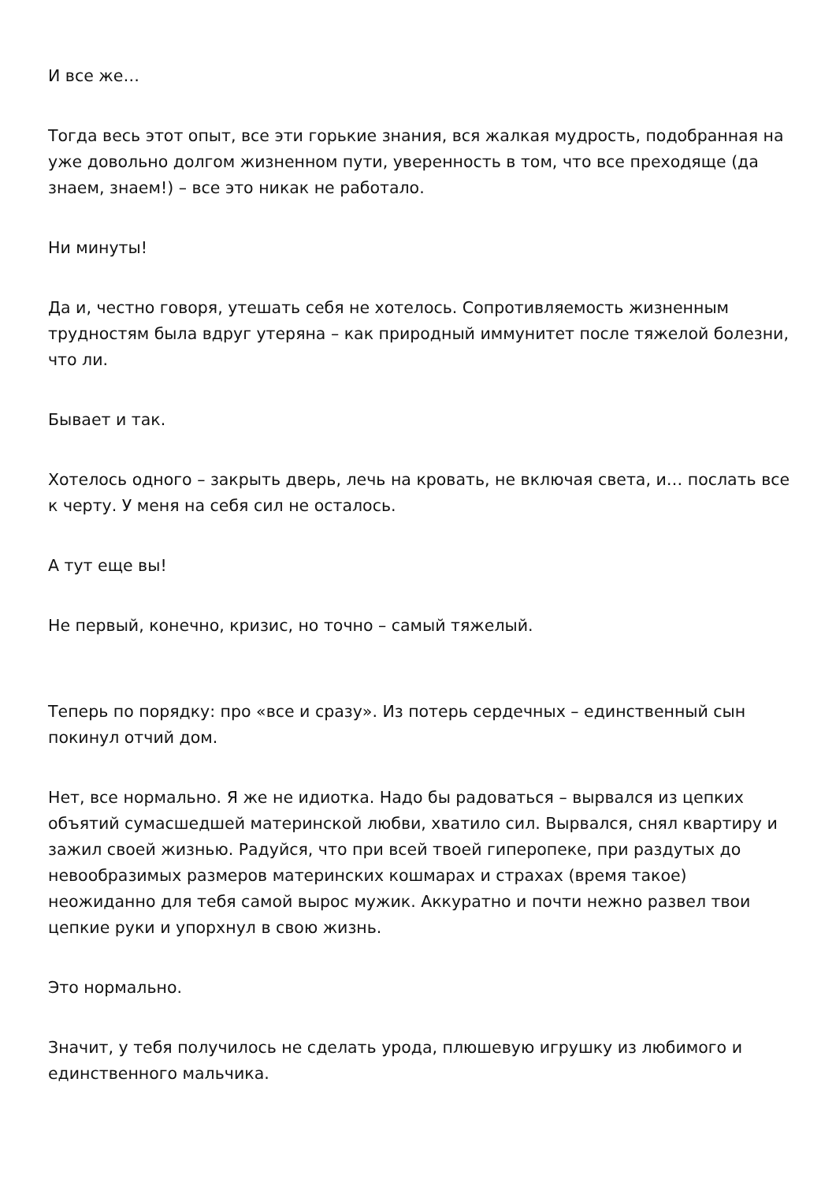И все же…
Тогда весь этот опыт, все эти горькие знания, вся жалкая мудрость, подобранная на уже довольно долгом жизненном пути, уверенность в том, что все преходяще (да знаем, знаем!) – все это никак не работало.
Ни минуты!
Да и, честно говоря, утешать себя не хотелось. Сопротивляемость жизненным трудностям была вдруг утеряна – как природный иммунитет после тяжелой болезни, что ли.
Бывает и так.
Хотелось одного – закрыть дверь, лечь на кровать, не включая света, и… послать все к черту. У меня на себя сил не осталось.
А тут еще вы!
Не первый, конечно, кризис, но точно – самый тяжелый.
Теперь по порядку: про «все и сразу». Из потерь сердечных – единственный сын покинул отчий дом.
Нет, все нормально. Я же не идиотка. Надо бы радоваться – вырвался из цепких объятий сумасшедшей материнской любви, хватило сил. Вырвался, снял квартиру и зажил своей жизнью. Радуйся, что при всей твоей гиперопеке, при раздутых до невообразимых размеров материнских кошмарах и страхах (время такое) неожиданно для тебя самой вырос мужик. Аккуратно и почти нежно развел твои цепкие руки и упорхнул в свою жизнь.
Это нормально.
Значит, у тебя получилось не сделать урода, плюшевую игрушку из любимого и единственного мальчика.